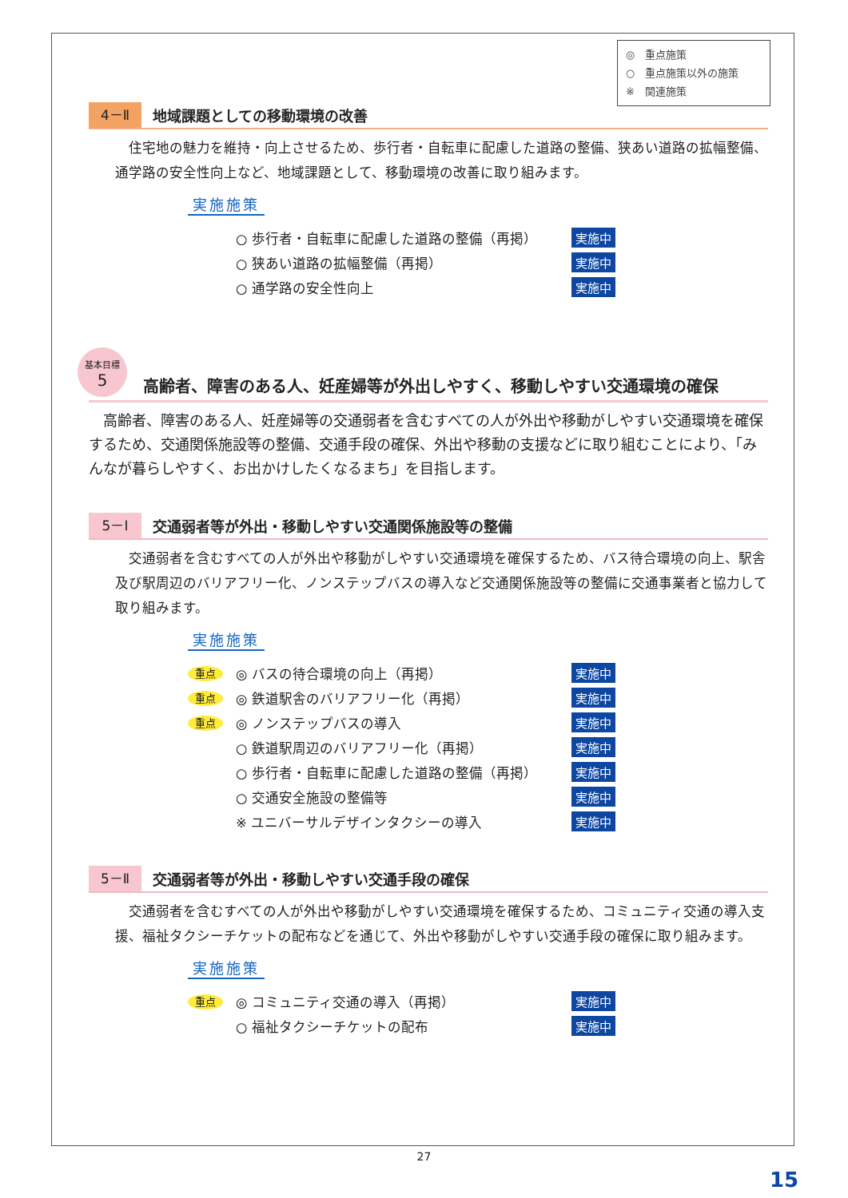◎　重点施策
○　重点施策以外の施策
※　関連施策
4－Ⅱ
地域課題としての移動環境の改善
　住宅地の魅力を維持・向上させるため、歩行者・自転車に配慮した道路の整備、狭あい道路の拡幅整備、通学路の安全性向上など、地域課題として、移動環境の改善に取り組みます。
実施施策
○ 歩行者・自転車に配慮した道路の整備（再掲） 実施中
○ 狭あい道路の拡幅整備（再掲） 実施中
○ 通学路の安全性向上 実施中
基本目標
5
高齢者、障害のある人、妊産婦等が外出しやすく、移動しやすい交通環境の確保
　高齢者、障害のある人、妊産婦等の交通弱者を含むすべての人が外出や移動がしやすい交通環境を確保するため、交通関係施設等の整備、交通手段の確保、外出や移動の支援などに取り組むことにより、「みんなが暮らしやすく、お出かけしたくなるまち」を目指します。
5－Ⅰ
交通弱者等が外出・移動しやすい交通関係施設等の整備
　交通弱者を含むすべての人が外出や移動がしやすい交通環境を確保するため、バス待合環境の向上、駅舎及び駅周辺のバリアフリー化、ノンステップバスの導入など交通関係施設等の整備に交通事業者と協力して取り組みます。
実施施策
重点
◎ バスの待合環境の向上（再掲） 実施中
重点
◎ 鉄道駅舎のバリアフリー化（再掲） 実施中
重点
◎ ノンステップバスの導入 実施中
○ 鉄道駅周辺のバリアフリー化（再掲） 実施中
○ 歩行者・自転車に配慮した道路の整備（再掲） 実施中
○ 交通安全施設の整備等 実施中
※ ユニバーサルデザインタクシーの導入 実施中
5－Ⅱ
交通弱者等が外出・移動しやすい交通手段の確保
　交通弱者を含むすべての人が外出や移動がしやすい交通環境を確保するため、コミュニティ交通の導入支援、福祉タクシーチケットの配布などを通じて、外出や移動がしやすい交通手段の確保に取り組みます。
実施施策
重点
◎ コミュニティ交通の導入（再掲） 実施中
○ 福祉タクシーチケットの配布 実施中
27
15